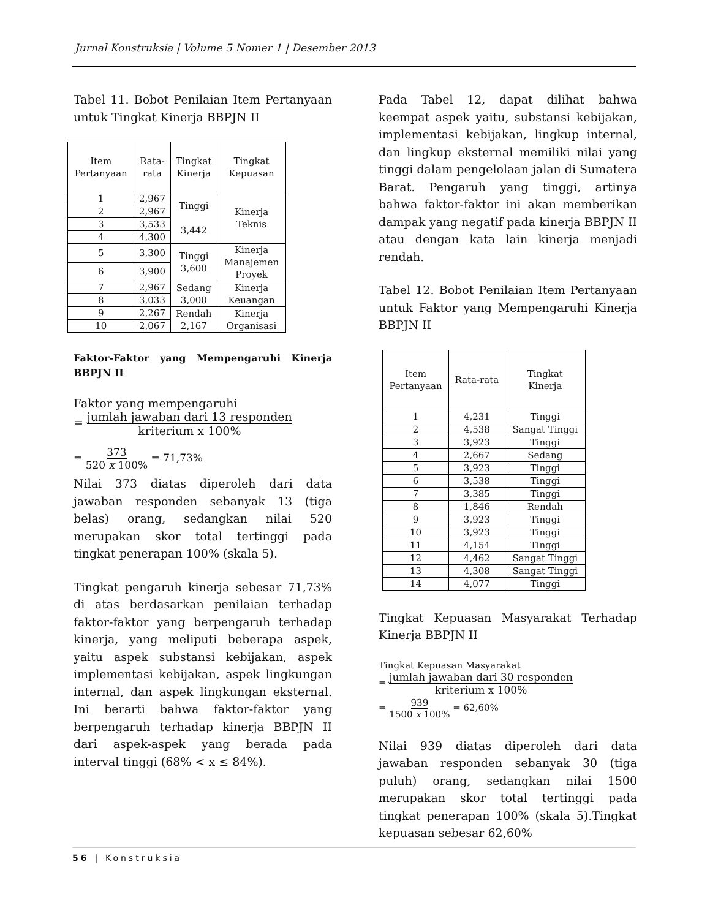Jurnal Konstruksia | Volume 5 Nomer 1 | Desember 2013
Tabel 11. Bobot Penilaian Item Pertanyaan untuk Tingkat Kinerja BBPJN II
| Item Pertanyaan | Rata- rata | Tingkat Kinerja | Tingkat Kepuasan |
| --- | --- | --- | --- |
| 1 | 2,967 | Tinggi 3,442 | Kinerja Teknis |
| 2 | 2,967 | | |
| 3 | 3,533 | | |
| 4 | 4,300 | | |
| 5 | 3,300 | Tinggi 3,600 | Kinerja Manajemen Proyek |
| 6 | 3,900 | | |
| 7 | 2,967 | Sedang 3,000 | Kinerja Keuangan |
| 8 | 3,033 | | |
| 9 | 2,267 | Rendah 2,167 | Kinerja Organisasi |
| 10 | 2,067 | | |
Faktor-Faktor yang Mempengaruhi Kinerja BBPJN II
Faktor yang mempengaruhi
= jumlah jawaban dari 13 responden kriterium x 100%
= 373 520 x 100% = 71,73%
Nilai 373 diatas diperoleh dari data jawaban responden sebanyak 13 (tiga belas) orang, sedangkan nilai 520 merupakan skor total tertinggi pada tingkat penerapan 100% (skala 5).
Tingkat pengaruh kinerja sebesar 71,73% di atas berdasarkan penilaian terhadap faktor-faktor yang berpengaruh terhadap kinerja, yang meliputi beberapa aspek, yaitu aspek substansi kebijakan, aspek implementasi kebijakan, aspek lingkungan internal, dan aspek lingkungan eksternal. Ini berarti bahwa faktor-faktor yang berpengaruh terhadap kinerja BBPJN II dari aspek-aspek yang berada pada interval tinggi (68% < x ≤ 84%).
Pada Tabel 12, dapat dilihat bahwa keempat aspek yaitu, substansi kebijakan, implementasi kebijakan, lingkup internal, dan lingkup eksternal memiliki nilai yang tinggi dalam pengelolaan jalan di Sumatera Barat. Pengaruh yang tinggi, artinya bahwa faktor-faktor ini akan memberikan dampak yang negatif pada kinerja BBPJN II atau dengan kata lain kinerja menjadi rendah.
Tabel 12. Bobot Penilaian Item Pertanyaan untuk Faktor yang Mempengaruhi Kinerja BBPJN II
| Item Pertanyaan | Rata-rata | Tingkat Kinerja |
| --- | --- | --- |
| 1 | 4,231 | Tinggi |
| 2 | 4,538 | Sangat Tinggi |
| 3 | 3,923 | Tinggi |
| 4 | 2,667 | Sedang |
| 5 | 3,923 | Tinggi |
| 6 | 3,538 | Tinggi |
| 7 | 3,385 | Tinggi |
| 8 | 1,846 | Rendah |
| 9 | 3,923 | Tinggi |
| 10 | 3,923 | Tinggi |
| 11 | 4,154 | Tinggi |
| 12 | 4,462 | Sangat Tinggi |
| 13 | 4,308 | Sangat Tinggi |
| 14 | 4,077 | Tinggi |
Tingkat Kepuasan Masyarakat Terhadap Kinerja BBPJN II
Tingkat Kepuasan Masyarakat
= jumlah jawaban dari 30 responden kriterium x 100%
= 939 1500 x 100% = 62,60%
Nilai 939 diatas diperoleh dari data jawaban responden sebanyak 30 (tiga puluh) orang, sedangkan nilai 1500 merupakan skor total tertinggi pada tingkat penerapan 100% (skala 5).Tingkat kepuasan sebesar 62,60%
56 | Konstruksia